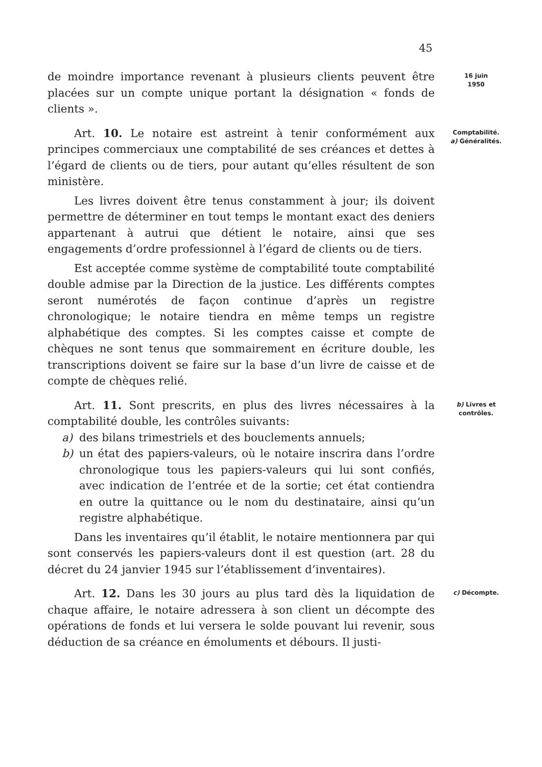45
de moindre importance revenant à plusieurs clients peuvent être placées sur un compte unique portant la désignation « fonds de clients ».
16 juin
1950
Art. 10. Le notaire est astreint à tenir conformément aux principes commerciaux une comptabilité de ses créances et dettes à l’égard de clients ou de tiers, pour autant qu’elles résultent de son ministère.
Les livres doivent être tenus constamment à jour; ils doivent permettre de déterminer en tout temps le montant exact des deniers appartenant à autrui que détient le notaire, ainsi que ses engagements d’ordre professionnel à l’égard de clients ou de tiers.
Est acceptée comme système de comptabilité toute comptabilité double admise par la Direction de la justice. Les différents comptes seront numérotés de façon continue d’après un registre chronologique; le notaire tiendra en même temps un registre alphabétique des comptes. Si les comptes caisse et compte de chèques ne sont tenus que sommairement en écriture double, les transcriptions doivent se faire sur la base d’un livre de caisse et de compte de chèques relié.
Comptabilité.
a) Généralités.
Art. 11. Sont prescrits, en plus des livres nécessaires à la comptabilité double, les contrôles suivants:
a) des bilans trimestriels et des bouclements annuels;
b) un état des papiers-valeurs, où le notaire inscrira dans l’ordre chronologique tous les papiers-valeurs qui lui sont confiés, avec indication de l’entrée et de la sortie; cet état contiendra en outre la quittance ou le nom du destinataire, ainsi qu’un registre alphabétique.
Dans les inventaires qu’il établit, le notaire mentionnera par qui sont conservés les papiers-valeurs dont il est question (art. 28 du décret du 24 janvier 1945 sur l’établissement d’inventaires).
b) Livres et
contrôles.
Art. 12. Dans les 30 jours au plus tard dès la liquidation de chaque affaire, le notaire adressera à son client un décompte des opérations de fonds et lui versera le solde pouvant lui revenir, sous déduction de sa créance en émoluments et débours. Il justi-
c) Décompte.